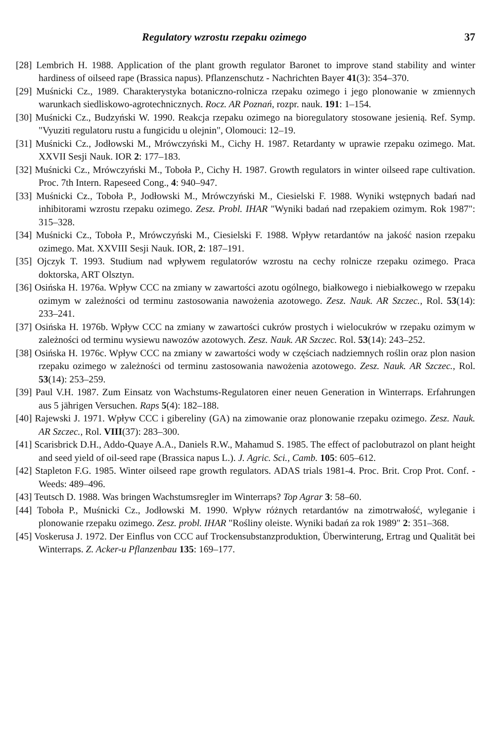Regulatory wzrostu rzepaku ozimego 37
[28] Lembrich H. 1988. Application of the plant growth regulator Baronet to improve stand stability and winter hardiness of oilseed rape (Brassica napus). Pflanzenschutz - Nachrichten Bayer 41(3): 354–370.
[29] Muśnicki Cz., 1989. Charakterystyka botaniczno-rolnicza rzepaku ozimego i jego plonowanie w zmiennych warunkach siedliskowo-agrotechnicznych. Rocz. AR Poznań, rozpr. nauk. 191: 1–154.
[30] Muśnicki Cz., Budzyński W. 1990. Reakcja rzepaku ozimego na bioregulatory stosowane jesienią. Ref. Symp. "Vyuziti regulatoru rustu a fungicidu u olejnin", Olomouci: 12–19.
[31] Muśnicki Cz., Jodłowski M., Mrówczyński M., Cichy H. 1987. Retardanty w uprawie rzepaku ozimego. Mat. XXVII Sesji Nauk. IOR 2: 177–183.
[32] Muśnicki Cz., Mrówczyński M., Toboła P., Cichy H. 1987. Growth regulators in winter oilseed rape cultivation. Proc. 7th Intern. Rapeseed Cong., 4: 940–947.
[33] Muśnicki Cz., Toboła P., Jodłowski M., Mrówczyński M., Ciesielski F. 1988. Wyniki wstępnych badań nad inhibitorami wzrostu rzepaku ozimego. Zesz. Probl. IHAR "Wyniki badań nad rzepakiem ozimym. Rok 1987": 315–328.
[34] Muśnicki Cz., Toboła P., Mrówczyński M., Ciesielski F. 1988. Wpływ retardantów na jakość nasion rzepaku ozimego. Mat. XXVIII Sesji Nauk. IOR, 2: 187–191.
[35] Ojczyk T. 1993. Studium nad wpływem regulatorów wzrostu na cechy rolnicze rzepaku ozimego. Praca doktorska, ART Olsztyn.
[36] Osińska H. 1976a. Wpływ CCC na zmiany w zawartości azotu ogólnego, białkowego i niebiałkowego w rzepaku ozimym w zależności od terminu zastosowania nawożenia azotowego. Zesz. Nauk. AR Szczec., Rol. 53(14): 233–241.
[37] Osińska H. 1976b. Wpływ CCC na zmiany w zawartości cukrów prostych i wielocukrów w rzepaku ozimym w zależności od terminu wysiewu nawozów azotowych. Zesz. Nauk. AR Szczec. Rol. 53(14): 243–252.
[38] Osińska H. 1976c. Wpływ CCC na zmiany w zawartości wody w częściach nadziemnych roślin oraz plon nasion rzepaku ozimego w zależności od terminu zastosowania nawożenia azotowego. Zesz. Nauk. AR Szczec., Rol. 53(14): 253–259.
[39] Paul V.H. 1987. Zum Einsatz von Wachstums-Regulatoren einer neuen Generation in Winterraps. Erfahrungen aus 5 jährigen Versuchen. Raps 5(4): 182–188.
[40] Rajewski J. 1971. Wpływ CCC i gibereliny (GA) na zimowanie oraz plonowanie rzepaku ozimego. Zesz. Nauk. AR Szczec., Rol. VIII(37): 283–300.
[41] Scarisbrick D.H., Addo-Quaye A.A., Daniels R.W., Mahamud S. 1985. The effect of paclobutrazol on plant height and seed yield of oil-seed rape (Brassica napus L.). J. Agric. Sci., Camb. 105: 605–612.
[42] Stapleton F.G. 1985. Winter oilseed rape growth regulators. ADAS trials 1981-4. Proc. Brit. Crop Prot. Conf. - Weeds: 489–496.
[43] Teutsch D. 1988. Was bringen Wachstumsregler im Winterraps? Top Agrar 3: 58–60.
[44] Toboła P., Muśnicki Cz., Jodłowski M. 1990. Wpływ różnych retardantów na zimotrwałość, wyleganie i plonowanie rzepaku ozimego. Zesz. probl. IHAR "Rośliny oleiste. Wyniki badań za rok 1989" 2: 351–368.
[45] Voskerusa J. 1972. Der Einflus von CCC auf Trockensubstanzproduktion, Überwinterung, Ertrag und Qualität bei Winterraps. Z. Acker-u Pflanzenbau 135: 169–177.